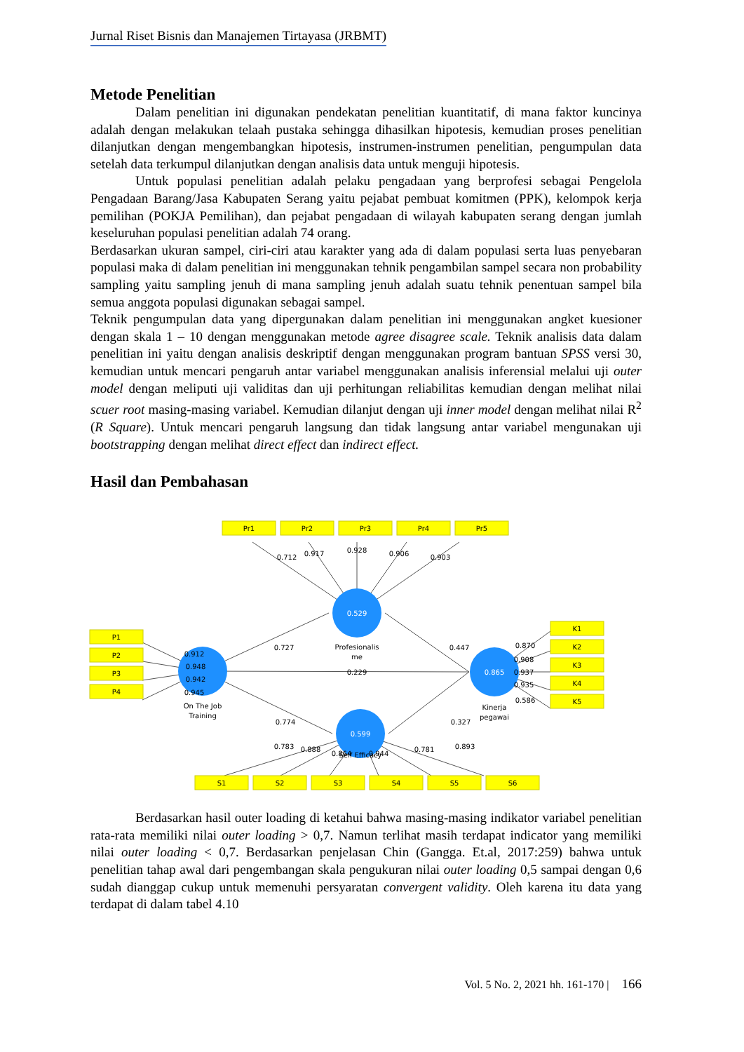Jurnal Riset Bisnis dan Manajemen Tirtayasa (JRBMT)
Metode Penelitian
Dalam penelitian ini digunakan pendekatan penelitian kuantitatif, di mana faktor kuncinya adalah dengan melakukan telaah pustaka sehingga dihasilkan hipotesis, kemudian proses penelitian dilanjutkan dengan mengembangkan hipotesis, instrumen-instrumen penelitian, pengumpulan data setelah data terkumpul dilanjutkan dengan analisis data untuk menguji hipotesis.
Untuk populasi penelitian adalah pelaku pengadaan yang berprofesi sebagai Pengelola Pengadaan Barang/Jasa Kabupaten Serang yaitu pejabat pembuat komitmen (PPK), kelompok kerja pemilihan (POKJA Pemilihan), dan pejabat pengadaan di wilayah kabupaten serang dengan jumlah keseluruhan populasi penelitian adalah 74 orang.
Berdasarkan ukuran sampel, ciri-ciri atau karakter yang ada di dalam populasi serta luas penyebaran populasi maka di dalam penelitian ini menggunakan tehnik pengambilan sampel secara non probability sampling yaitu sampling jenuh di mana sampling jenuh adalah suatu tehnik penentuan sampel bila semua anggota populasi digunakan sebagai sampel.
Teknik pengumpulan data yang dipergunakan dalam penelitian ini menggunakan angket kuesioner dengan skala 1 – 10 dengan menggunakan metode agree disagree scale. Teknik analisis data dalam penelitian ini yaitu dengan analisis deskriptif dengan menggunakan program bantuan SPSS versi 30, kemudian untuk mencari pengaruh antar variabel menggunakan analisis inferensial melalui uji outer model dengan meliputi uji validitas dan uji perhitungan reliabilitas kemudian dengan melihat nilai scuer root masing-masing variabel. Kemudian dilanjut dengan uji inner model dengan melihat nilai R<sup>2</sup> (R Square). Untuk mencari pengaruh langsung dan tidak langsung antar variabel mengunakan uji bootstrapping dengan melihat direct effect dan indirect effect.
Hasil dan Pembahasan
0.529
0.865
0.599
Pr1
Pr2
Pr3
Pr4
Pr5
P1
P2
P3
P4
K1
K2
K3
K4
K5
S1
S2
S3
S4
S5
S6
Profesionalis
me
On The Job
Training
Kinerja
pegawai
Self Efficacy
0.712
0.917
0.928
0.906
0.903
0.727
0.447
0.229
0.774
0.327
0.912
0.948
0.942
0.945
0.870
0.908
0.937
0.935
0.586
0.783
0.888
0.864
0.944
0.781
0.893
Berdasarkan hasil outer loading di ketahui bahwa masing-masing indikator variabel penelitian rata-rata memiliki nilai outer loading > 0,7. Namun terlihat masih terdapat indicator yang memiliki nilai outer loading < 0,7. Berdasarkan penjelasan Chin (Gangga. Et.al, 2017:259) bahwa untuk penelitian tahap awal dari pengembangan skala pengukuran nilai outer loading 0,5 sampai dengan 0,6 sudah dianggap cukup untuk memenuhi persyaratan convergent validity. Oleh karena itu data yang terdapat di dalam tabel 4.10
Vol. 5 No. 2, 2021 hh. 161-170 | 166